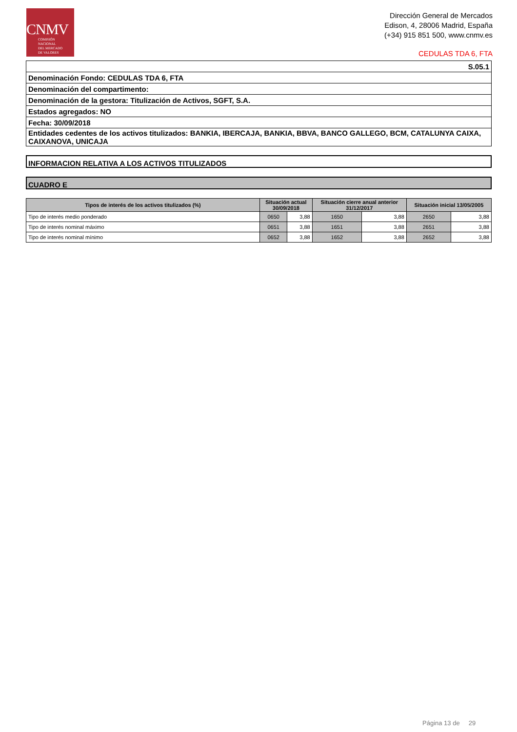CNMV
COMISIÓN
NACIONAL
DEL MERCADO
DE VALORES
Dirección General de Mercados
Edison, 4, 28006 Madrid, España
(+34) 915 851 500, www.cnmv.es
CEDULAS TDA 6, FTA
| S.05.1 |
| Denominación Fondo: CEDULAS TDA 6, FTA |
| Denominación del compartimento: |
| Denominación de la gestora: Titulización de Activos, SGFT, S.A. |
| Estados agregados: NO |
| Fecha: 30/09/2018 |
| Entidades cedentes de los activos titulizados: BANKIA, IBERCAJA, BANKIA, BBVA, BANCO GALLEGO, BCM, CATALUNYA CAIXA, CAIXANOVA, UNICAJA |
INFORMACION RELATIVA A LOS ACTIVOS TITULIZADOS
CUADRO E
| Tipos de interés de los activos titulizados (%) | Situación actual 30/09/2018 | | Situación cierre anual anterior 31/12/2017 | | Situación inicial 13/05/2005 | |
| --- | --- | --- | --- | --- | --- | --- |
| Tipo de interés medio ponderado | 0650 | 3,88 | 1650 | 3,88 | 2650 | 3,88 |
| Tipo de interés nominal máximo | 0651 | 3,88 | 1651 | 3,88 | 2651 | 3,88 |
| Tipo de interés nominal mínimo | 0652 | 3,88 | 1652 | 3,88 | 2652 | 3,88 |
Página 13 de 29